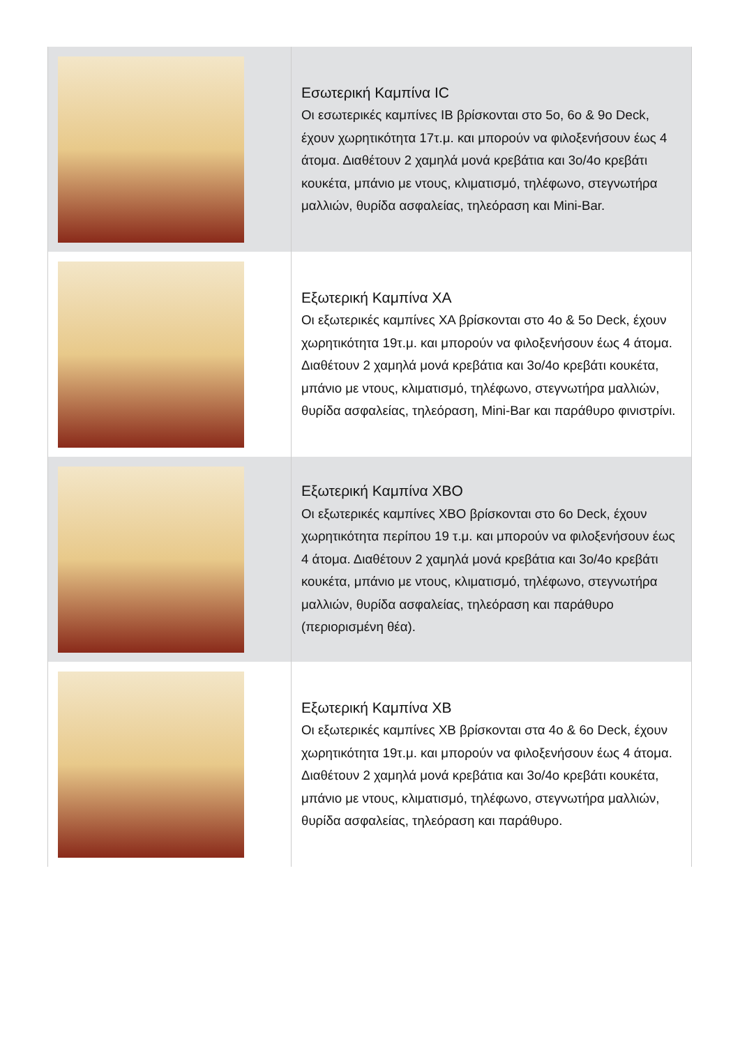| | Εσωτερική Καμπίνα IC Οι εσωτερικές καμπίνες IB βρίσκονται στο 5ο, 6ο & 9ο Deck, έχουν χωρητικότητα 17τ.μ. και μπορούν να φιλοξενήσουν έως 4 άτομα. Διαθέτουν 2 χαμηλά μονά κρεβάτια και 3ο/4ο κρεβάτι κουκέτα, μπάνιο με ντους, κλιματισμό, τηλέφωνο, στεγνωτήρα μαλλιών, θυρίδα ασφαλείας, τηλεόραση και Mini-Bar. |
| | Εξωτερική Καμπίνα XA Οι εξωτερικές καμπίνες XA βρίσκονται στο 4ο & 5ο Deck, έχουν χωρητικότητα 19τ.μ. και μπορούν να φιλοξενήσουν έως 4 άτομα. Διαθέτουν 2 χαμηλά μονά κρεβάτια και 3ο/4ο κρεβάτι κουκέτα, μπάνιο με ντους, κλιματισμό, τηλέφωνο, στεγνωτήρα μαλλιών, θυρίδα ασφαλείας, τηλεόραση, Mini-Bar και παράθυρο φινιστρίνι. |
| | Εξωτερική Καμπίνα XBO Οι εξωτερικές καμπίνες XBO βρίσκονται στο 6ο Deck, έχουν χωρητικότητα περίπου 19 τ.μ. και μπορούν να φιλοξενήσουν έως 4 άτομα. Διαθέτουν 2 χαμηλά μονά κρεβάτια και 3ο/4ο κρεβάτι κουκέτα, μπάνιο με ντους, κλιματισμό, τηλέφωνο, στεγνωτήρα μαλλιών, θυρίδα ασφαλείας, τηλεόραση και παράθυρο (περιορισμένη θέα). |
| | Εξωτερική Καμπίνα XB Οι εξωτερικές καμπίνες XB βρίσκονται στα 4ο & 6ο Deck, έχουν χωρητικότητα 19τ.μ. και μπορούν να φιλοξενήσουν έως 4 άτομα. Διαθέτουν 2 χαμηλά μονά κρεβάτια και 3ο/4ο κρεβάτι κουκέτα, μπάνιο με ντους, κλιματισμό, τηλέφωνο, στεγνωτήρα μαλλιών, θυρίδα ασφαλείας, τηλεόραση και παράθυρο. |